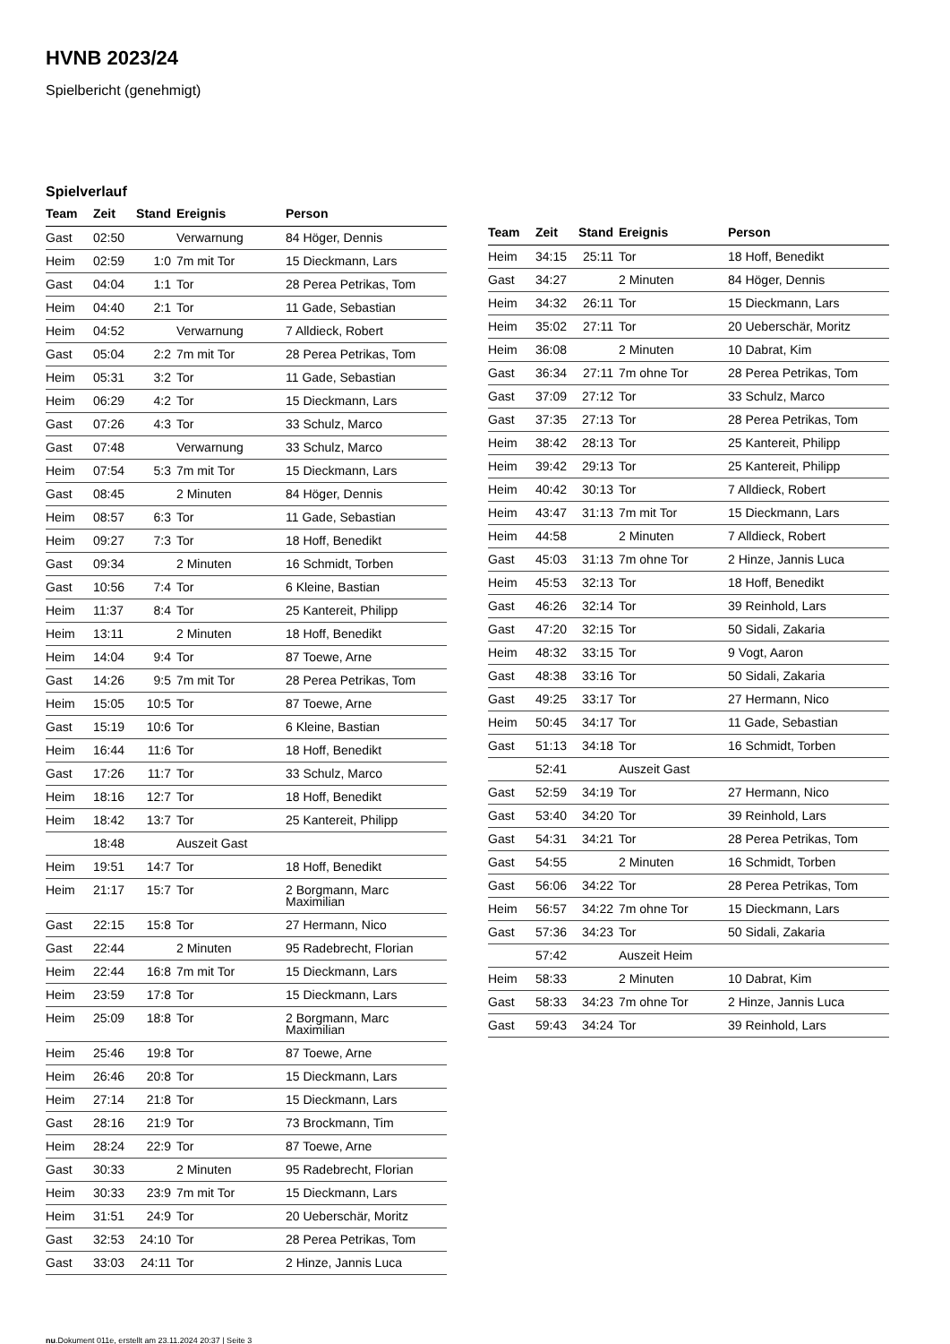HVNB 2023/24
Spielbericht (genehmigt)
Spielverlauf
| Team | Zeit | Stand | Ereignis | Person |
| --- | --- | --- | --- | --- |
| Gast | 02:50 | | Verwarnung | 84 Höger, Dennis |
| Heim | 02:59 | 1:0 | 7m mit Tor | 15 Dieckmann, Lars |
| Gast | 04:04 | 1:1 | Tor | 28 Perea Petrikas, Tom |
| Heim | 04:40 | 2:1 | Tor | 11 Gade, Sebastian |
| Heim | 04:52 | | Verwarnung | 7 Alldieck, Robert |
| Gast | 05:04 | 2:2 | 7m mit Tor | 28 Perea Petrikas, Tom |
| Heim | 05:31 | 3:2 | Tor | 11 Gade, Sebastian |
| Heim | 06:29 | 4:2 | Tor | 15 Dieckmann, Lars |
| Gast | 07:26 | 4:3 | Tor | 33 Schulz, Marco |
| Gast | 07:48 | | Verwarnung | 33 Schulz, Marco |
| Heim | 07:54 | 5:3 | 7m mit Tor | 15 Dieckmann, Lars |
| Gast | 08:45 | | 2 Minuten | 84 Höger, Dennis |
| Heim | 08:57 | 6:3 | Tor | 11 Gade, Sebastian |
| Heim | 09:27 | 7:3 | Tor | 18 Hoff, Benedikt |
| Gast | 09:34 | | 2 Minuten | 16 Schmidt, Torben |
| Gast | 10:56 | 7:4 | Tor | 6 Kleine, Bastian |
| Heim | 11:37 | 8:4 | Tor | 25 Kantereit, Philipp |
| Heim | 13:11 | | 2 Minuten | 18 Hoff, Benedikt |
| Heim | 14:04 | 9:4 | Tor | 87 Toewe, Arne |
| Gast | 14:26 | 9:5 | 7m mit Tor | 28 Perea Petrikas, Tom |
| Heim | 15:05 | 10:5 | Tor | 87 Toewe, Arne |
| Gast | 15:19 | 10:6 | Tor | 6 Kleine, Bastian |
| Heim | 16:44 | 11:6 | Tor | 18 Hoff, Benedikt |
| Gast | 17:26 | 11:7 | Tor | 33 Schulz, Marco |
| Heim | 18:16 | 12:7 | Tor | 18 Hoff, Benedikt |
| Heim | 18:42 | 13:7 | Tor | 25 Kantereit, Philipp |
| | 18:48 | | Auszeit Gast | |
| Heim | 19:51 | 14:7 | Tor | 18 Hoff, Benedikt |
| Heim | 21:17 | 15:7 | Tor | 2 Borgmann, Marc Maximilian |
| Gast | 22:15 | 15:8 | Tor | 27 Hermann, Nico |
| Gast | 22:44 | | 2 Minuten | 95 Radebrecht, Florian |
| Heim | 22:44 | 16:8 | 7m mit Tor | 15 Dieckmann, Lars |
| Heim | 23:59 | 17:8 | Tor | 15 Dieckmann, Lars |
| Heim | 25:09 | 18:8 | Tor | 2 Borgmann, Marc Maximilian |
| Heim | 25:46 | 19:8 | Tor | 87 Toewe, Arne |
| Heim | 26:46 | 20:8 | Tor | 15 Dieckmann, Lars |
| Heim | 27:14 | 21:8 | Tor | 15 Dieckmann, Lars |
| Gast | 28:16 | 21:9 | Tor | 73 Brockmann, Tim |
| Heim | 28:24 | 22:9 | Tor | 87 Toewe, Arne |
| Gast | 30:33 | | 2 Minuten | 95 Radebrecht, Florian |
| Heim | 30:33 | 23:9 | 7m mit Tor | 15 Dieckmann, Lars |
| Heim | 31:51 | 24:9 | Tor | 20 Ueberschär, Moritz |
| Gast | 32:53 | 24:10 | Tor | 28 Perea Petrikas, Tom |
| Gast | 33:03 | 24:11 | Tor | 2 Hinze, Jannis Luca |
| Team | Zeit | Stand | Ereignis | Person |
| --- | --- | --- | --- | --- |
| Heim | 34:15 | 25:11 | Tor | 18 Hoff, Benedikt |
| Gast | 34:27 | | 2 Minuten | 84 Höger, Dennis |
| Heim | 34:32 | 26:11 | Tor | 15 Dieckmann, Lars |
| Heim | 35:02 | 27:11 | Tor | 20 Ueberschär, Moritz |
| Heim | 36:08 | | 2 Minuten | 10 Dabrat, Kim |
| Gast | 36:34 | 27:11 | 7m ohne Tor | 28 Perea Petrikas, Tom |
| Gast | 37:09 | 27:12 | Tor | 33 Schulz, Marco |
| Gast | 37:35 | 27:13 | Tor | 28 Perea Petrikas, Tom |
| Heim | 38:42 | 28:13 | Tor | 25 Kantereit, Philipp |
| Heim | 39:42 | 29:13 | Tor | 25 Kantereit, Philipp |
| Heim | 40:42 | 30:13 | Tor | 7 Alldieck, Robert |
| Heim | 43:47 | 31:13 | 7m mit Tor | 15 Dieckmann, Lars |
| Heim | 44:58 | | 2 Minuten | 7 Alldieck, Robert |
| Gast | 45:03 | 31:13 | 7m ohne Tor | 2 Hinze, Jannis Luca |
| Heim | 45:53 | 32:13 | Tor | 18 Hoff, Benedikt |
| Gast | 46:26 | 32:14 | Tor | 39 Reinhold, Lars |
| Gast | 47:20 | 32:15 | Tor | 50 Sidali, Zakaria |
| Heim | 48:32 | 33:15 | Tor | 9 Vogt, Aaron |
| Gast | 48:38 | 33:16 | Tor | 50 Sidali, Zakaria |
| Gast | 49:25 | 33:17 | Tor | 27 Hermann, Nico |
| Heim | 50:45 | 34:17 | Tor | 11 Gade, Sebastian |
| Gast | 51:13 | 34:18 | Tor | 16 Schmidt, Torben |
| | 52:41 | | Auszeit Gast | |
| Gast | 52:59 | 34:19 | Tor | 27 Hermann, Nico |
| Gast | 53:40 | 34:20 | Tor | 39 Reinhold, Lars |
| Gast | 54:31 | 34:21 | Tor | 28 Perea Petrikas, Tom |
| Gast | 54:55 | | 2 Minuten | 16 Schmidt, Torben |
| Gast | 56:06 | 34:22 | Tor | 28 Perea Petrikas, Tom |
| Heim | 56:57 | 34:22 | 7m ohne Tor | 15 Dieckmann, Lars |
| Gast | 57:36 | 34:23 | Tor | 50 Sidali, Zakaria |
| | 57:42 | | Auszeit Heim | |
| Heim | 58:33 | | 2 Minuten | 10 Dabrat, Kim |
| Gast | 58:33 | 34:23 | 7m ohne Tor | 2 Hinze, Jannis Luca |
| Gast | 59:43 | 34:24 | Tor | 39 Reinhold, Lars |
nu.Dokument 011e, erstellt am 23.11.2024 20:37 | Seite 3